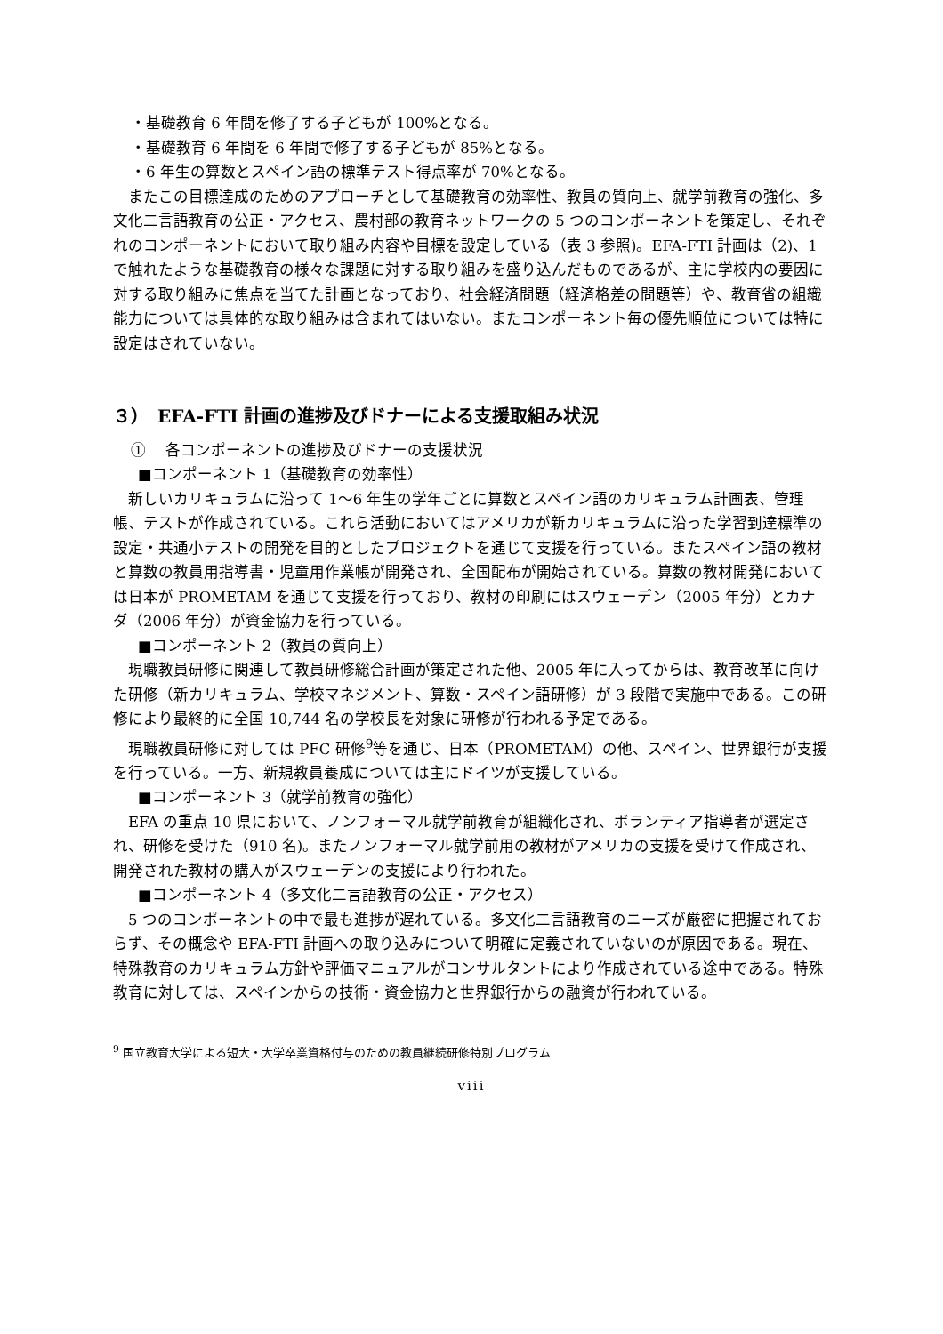・基礎教育 6 年間を修了する子どもが 100%となる。
・基礎教育 6 年間を 6 年間で修了する子どもが 85%となる。
・6 年生の算数とスペイン語の標準テスト得点率が 70%となる。
　またこの目標達成のためのアプローチとして基礎教育の効率性、教員の質向上、就学前教育の強化、多文化二言語教育の公正・アクセス、農村部の教育ネットワークの 5 つのコンポーネントを策定し、それぞれのコンポーネントにおいて取り組み内容や目標を設定している（表 3 参照)。EFA-FTI 計画は（2)、1 で触れたような基礎教育の様々な課題に対する取り組みを盛り込んだものであるが、主に学校内の要因に対する取り組みに焦点を当てた計画となっており、社会経済問題（経済格差の問題等）や、教育省の組織能力については具体的な取り組みは含まれてはいない。またコンポーネント毎の優先順位については特に設定はされていない。
３）　EFA-FTI 計画の進捗及びドナーによる支援取組み状況
①　 各コンポーネントの進捗及びドナーの支援状況
■コンポーネント 1（基礎教育の効率性）
　新しいカリキュラムに沿って 1～6 年生の学年ごとに算数とスペイン語のカリキュラム計画表、管理帳、テストが作成されている。これら活動においてはアメリカが新カリキュラムに沿った学習到達標準の設定・共通小テストの開発を目的としたプロジェクトを通じて支援を行っている。またスペイン語の教材と算数の教員用指導書・児童用作業帳が開発され、全国配布が開始されている。算数の教材開発においては日本が PROMETAM を通じて支援を行っており、教材の印刷にはスウェーデン（2005 年分）とカナダ（2006 年分）が資金協力を行っている。
■コンポーネント 2（教員の質向上）
　現職教員研修に関連して教員研修総合計画が策定された他、2005 年に入ってからは、教育改革に向けた研修（新カリキュラム、学校マネジメント、算数・スペイン語研修）が 3 段階で実施中である。この研修により最終的に全国 10,744 名の学校長を対象に研修が行われる予定である。
　現職教員研修に対しては PFC 研修<sup>9</sup>等を通じ、日本（PROMETAM）の他、スペイン、世界銀行が支援を行っている。一方、新規教員養成については主にドイツが支援している。
■コンポーネント 3（就学前教育の強化）
　EFA の重点 10 県において、ノンフォーマル就学前教育が組織化され、ボランティア指導者が選定され、研修を受けた（910 名)。またノンフォーマル就学前用の教材がアメリカの支援を受けて作成され、開発された教材の購入がスウェーデンの支援により行われた。
■コンポーネント 4（多文化二言語教育の公正・アクセス）
　5 つのコンポーネントの中で最も進捗が遅れている。多文化二言語教育のニーズが厳密に把握されておらず、その概念や EFA-FTI 計画への取り込みについて明確に定義されていないのが原因である。現在、特殊教育のカリキュラム方針や評価マニュアルがコンサルタントにより作成されている途中である。特殊教育に対しては、スペインからの技術・資金協力と世界銀行からの融資が行われている。
<sup>9</sup> 国立教育大学による短大・大学卒業資格付与のための教員継続研修特別プログラム
viii